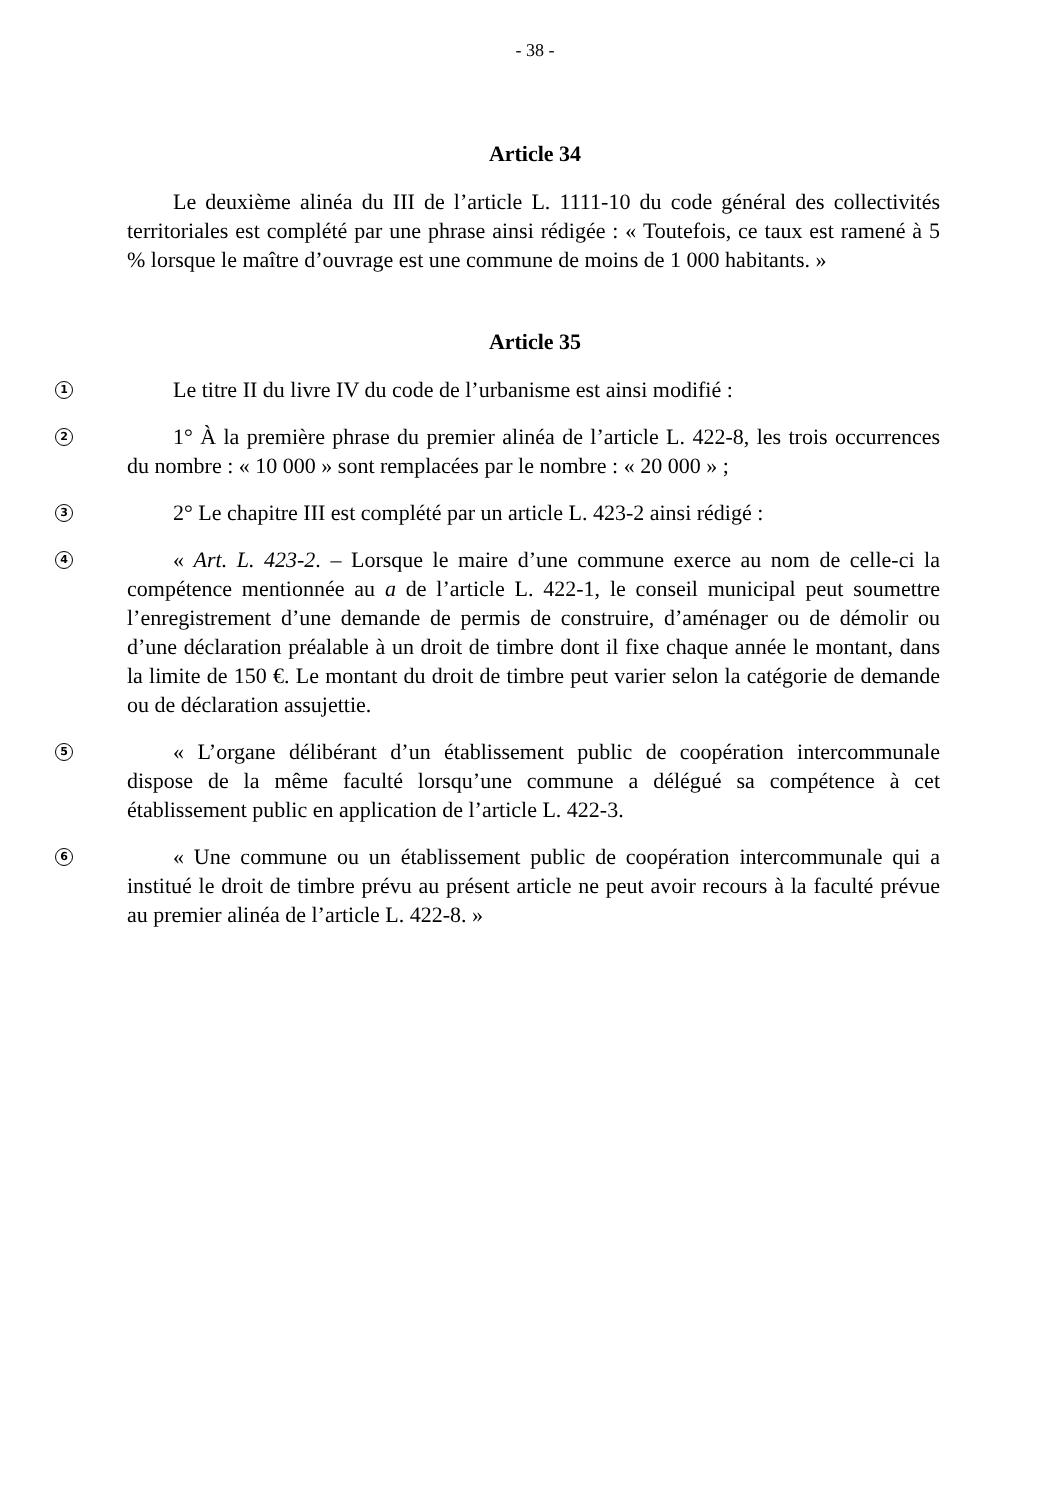- 38 -
Article 34
Le deuxième alinéa du III de l’article L. 1111-10 du code général des collectivités territoriales est complété par une phrase ainsi rédigée : « Toutefois, ce taux est ramené à 5 % lorsque le maître d’ouvrage est une commune de moins de 1 000 habitants. »
Article 35
1
Le titre II du livre IV du code de l’urbanisme est ainsi modifié :
2
1° À la première phrase du premier alinéa de l’article L. 422-8, les trois occurrences du nombre : « 10 000 » sont remplacées par le nombre : « 20 000 » ;
3
2° Le chapitre III est complété par un article L. 423-2 ainsi rédigé :
4
« Art. L. 423-2. – Lorsque le maire d’une commune exerce au nom de celle-ci la compétence mentionnée au a de l’article L. 422-1, le conseil municipal peut soumettre l’enregistrement d’une demande de permis de construire, d’aménager ou de démolir ou d’une déclaration préalable à un droit de timbre dont il fixe chaque année le montant, dans la limite de 150 €. Le montant du droit de timbre peut varier selon la catégorie de demande ou de déclaration assujettie.
5
« L’organe délibérant d’un établissement public de coopération intercommunale dispose de la même faculté lorsqu’une commune a délégué sa compétence à cet établissement public en application de l’article L. 422-3.
6
« Une commune ou un établissement public de coopération intercommunale qui a institué le droit de timbre prévu au présent article ne peut avoir recours à la faculté prévue au premier alinéa de l’article L. 422-8. »